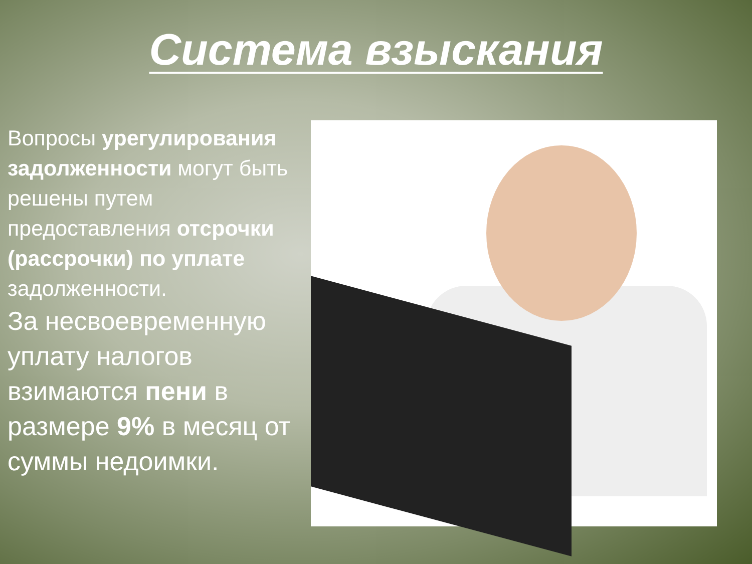Система взыскания
Вопросы урегулирования задолженности могут быть решены путем предоставления отсрочки (рассрочки) по уплате задолженности.
За несвоевременную уплату налогов взимаются пени в размере 9% в месяц от суммы недоимки.